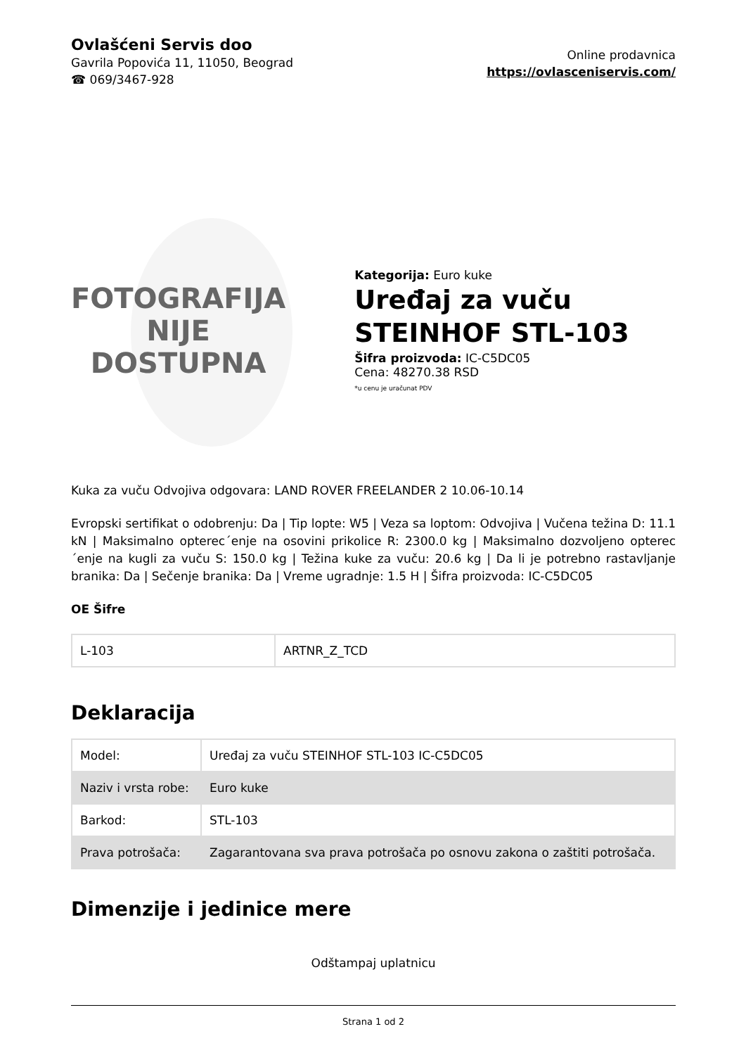Ovlašćeni Servis doo
Gavrila Popovića 11, 11050, Beograd
☎ 069/3467-928
Online prodavnica
https://ovlasceniservis.com/
FOTOGRAFIJA
NIJE DOSTUPNA
Kategorija: Euro kuke
Uređaj za vuču STEINHOF STL-103
Šifra proizvoda: IC-C5DC05
Cena: 48270.38 RSD
*u cenu je uračunat PDV
Kuka za vuču Odvojiva odgovara: LAND ROVER FREELANDER 2 10.06-10.14
Evropski sertifikat o odobrenju: Da | Tip lopte: W5 | Veza sa loptom: Odvojiva | Vučena težina D: 11.1 kN | Maksimalno opterec´enje na osovini prikolice R: 2300.0 kg | Maksimalno dozvoljeno opterec´enje na kugli za vuču S: 150.0 kg | Težina kuke za vuču: 20.6 kg | Da li je potrebno rastavljanje branika: Da | Sečenje branika: Da | Vreme ugradnje: 1.5 H | Šifra proizvoda: IC-C5DC05
OE Šifre
| L-103 | ARTNR_Z_TCD |
Deklaracija
| Model: | Uređaj za vuču STEINHOF STL-103 IC-C5DC05 |
| Naziv i vrsta robe: | Euro kuke |
| Barkod: | STL-103 |
| Prava potrošača: | Zagarantovana sva prava potrošača po osnovu zakona o zaštiti potrošača. |
Dimenzije i jedinice mere
Odštampaj uplatnicu
Strana 1 od 2